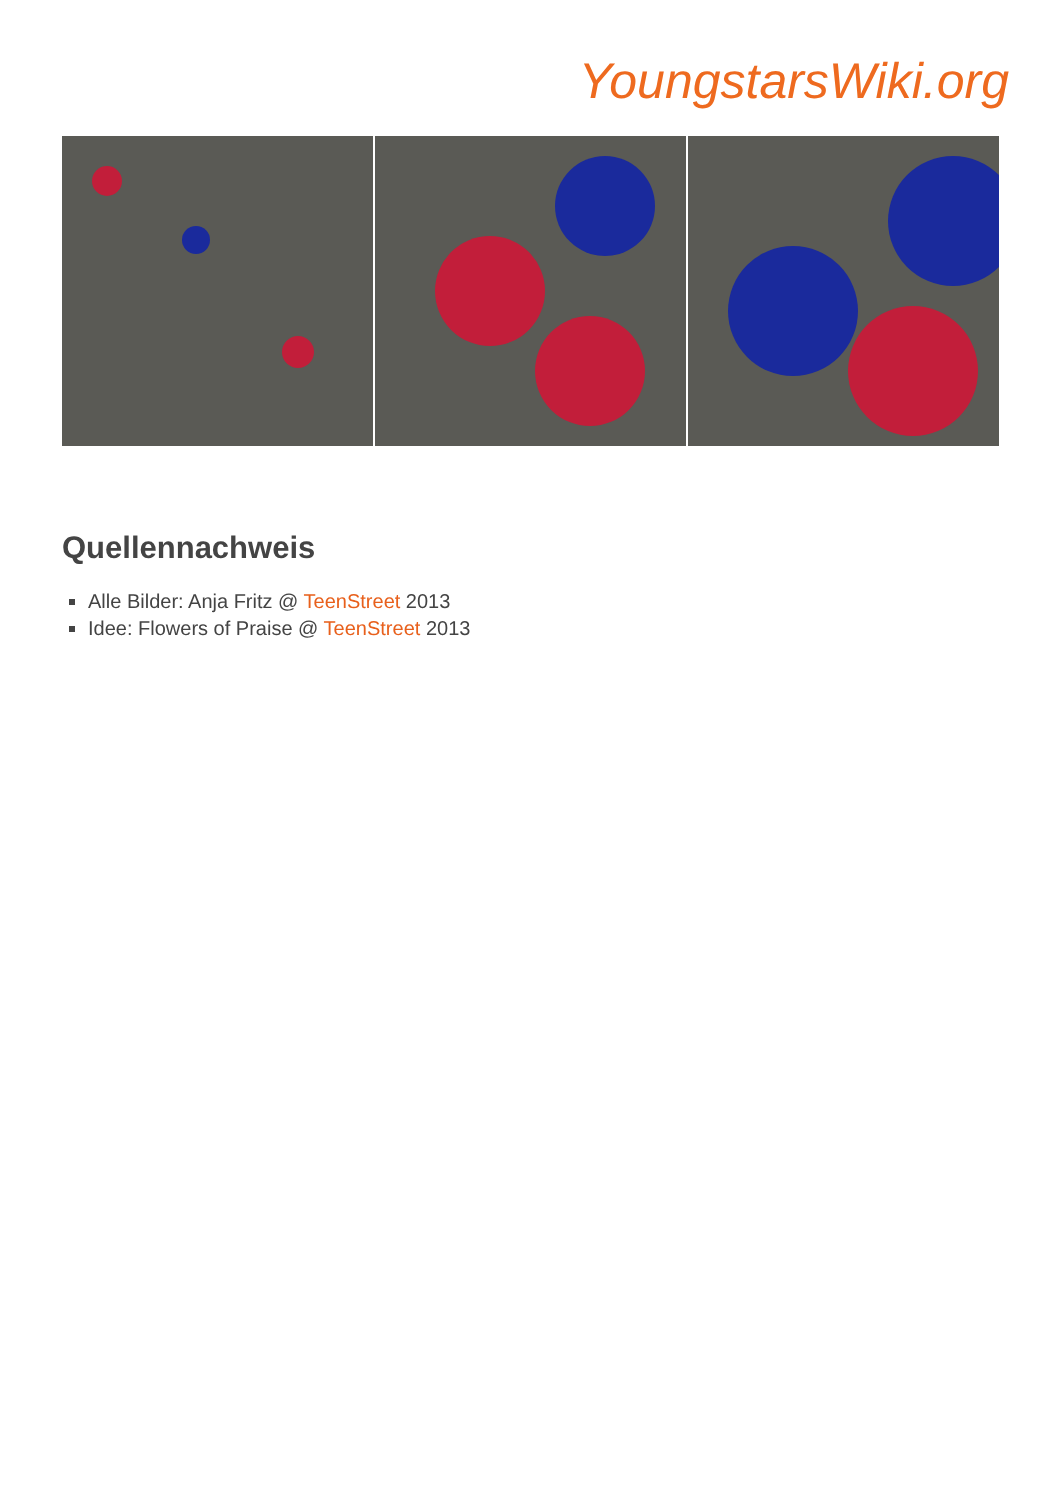YoungstarsWiki.org
Quellennachweis
Alle Bilder: Anja Fritz @ TeenStreet 2013
Idee: Flowers of Praise @ TeenStreet 2013